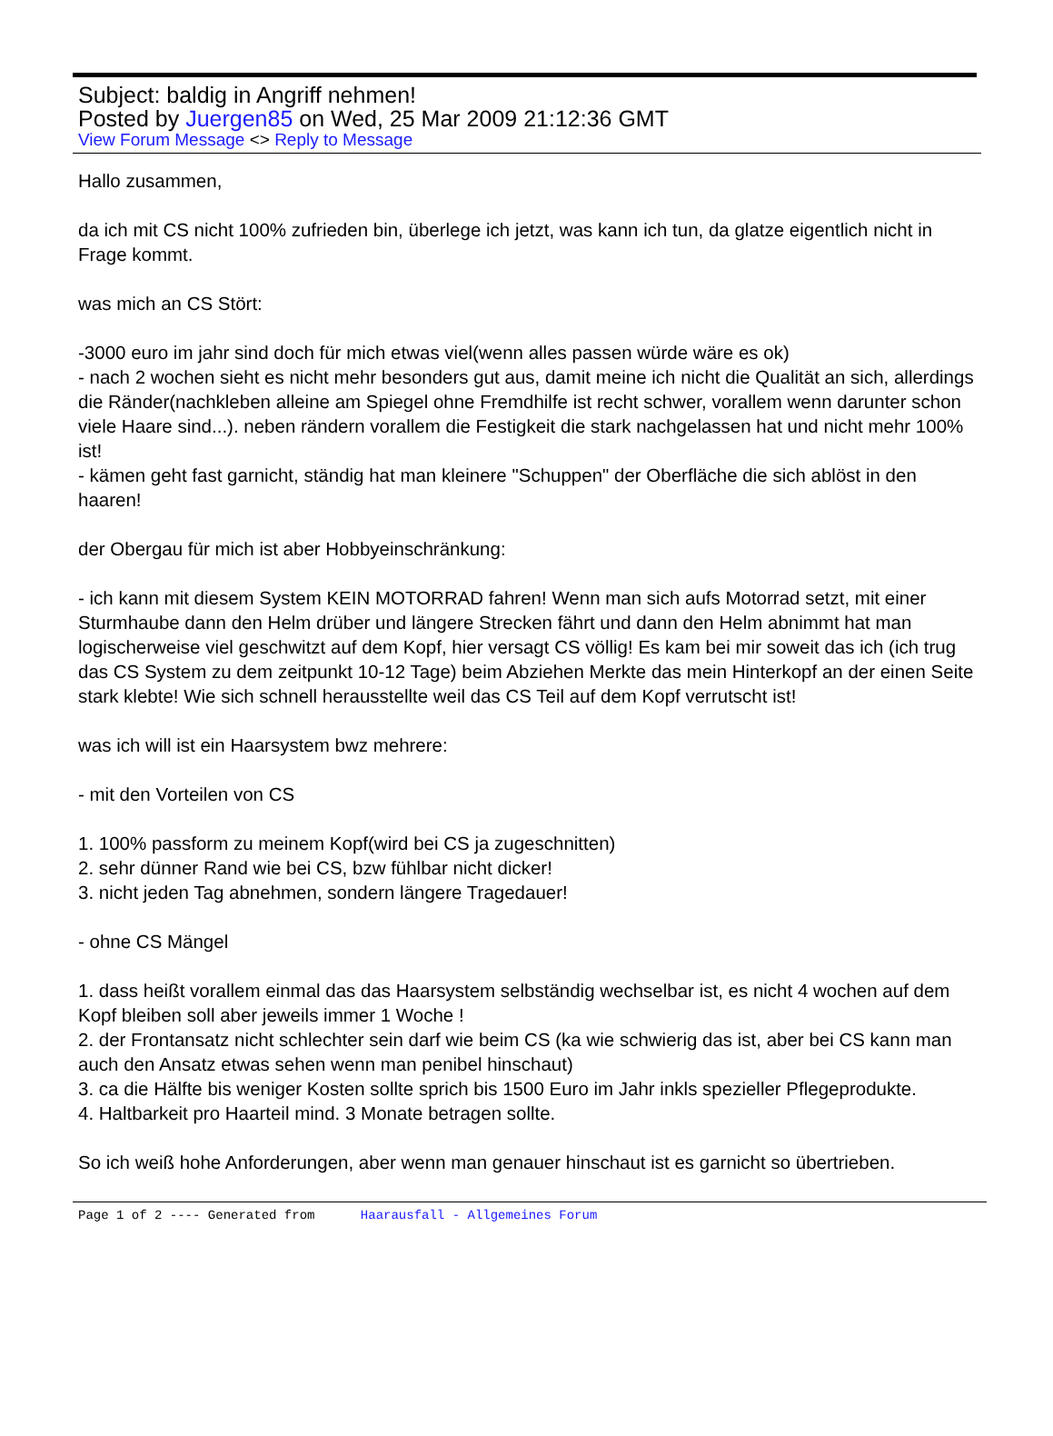Subject: baldig in Angriff nehmen!
Posted by Juergen85 on Wed, 25 Mar 2009 21:12:36 GMT
View Forum Message <> Reply to Message
Hallo zusammen,
da ich mit CS nicht 100% zufrieden bin, überlege ich jetzt, was kann ich tun, da glatze eigentlich nicht in Frage kommt.
was mich an CS Stört:
-3000 euro im jahr sind doch für mich etwas viel(wenn alles passen würde wäre es ok)
- nach 2 wochen sieht es nicht mehr besonders gut aus, damit meine ich nicht die Qualität an sich, allerdings die Ränder(nachkleben alleine am Spiegel ohne Fremdhilfe ist recht schwer, vorallem wenn darunter schon viele Haare sind...). neben rändern vorallem die Festigkeit die stark nachgelassen hat und nicht mehr 100% ist!
- kämen geht fast garnicht, ständig hat man kleinere "Schuppen" der Oberfläche die sich ablöst in den haaren!
der Obergau für mich ist aber Hobbyeinschränkung:
- ich kann mit diesem System KEIN MOTORRAD fahren! Wenn man sich aufs Motorrad setzt, mit einer Sturmhaube dann den Helm drüber und längere Strecken fährt und dann den Helm abnimmt hat man logischerweise viel geschwitzt auf dem Kopf, hier versagt CS völlig! Es kam bei mir soweit das ich (ich trug das CS System zu dem zeitpunkt 10-12 Tage) beim Abziehen Merkte das mein Hinterkopf an der einen Seite stark klebte! Wie sich schnell herausstellte weil das CS Teil auf dem Kopf verrutscht ist!
was ich will ist ein Haarsystem bwz mehrere:
- mit den Vorteilen von CS
1. 100% passform zu meinem Kopf(wird bei CS ja zugeschnitten)
2. sehr dünner Rand wie bei CS, bzw fühlbar nicht dicker!
3. nicht jeden Tag abnehmen, sondern längere Tragedauer!
- ohne CS Mängel
1. dass heißt vorallem einmal das das Haarsystem selbständig wechselbar ist, es nicht 4 wochen auf dem Kopf bleiben soll aber jeweils immer 1 Woche !
2. der Frontansatz nicht schlechter sein darf wie beim CS (ka wie schwierig das ist, aber bei CS kann man auch den Ansatz etwas sehen wenn man penibel hinschaut)
3. ca die Hälfte bis weniger Kosten sollte sprich bis 1500 Euro im Jahr inkls spezieller Pflegeprodukte.
4. Haltbarkeit pro Haarteil mind. 3 Monate betragen sollte.
So ich weiß hohe Anforderungen, aber wenn man genauer hinschaut ist es garnicht so übertrieben.
Page 1 of 2 ---- Generated from Haarausfall - Allgemeines Forum